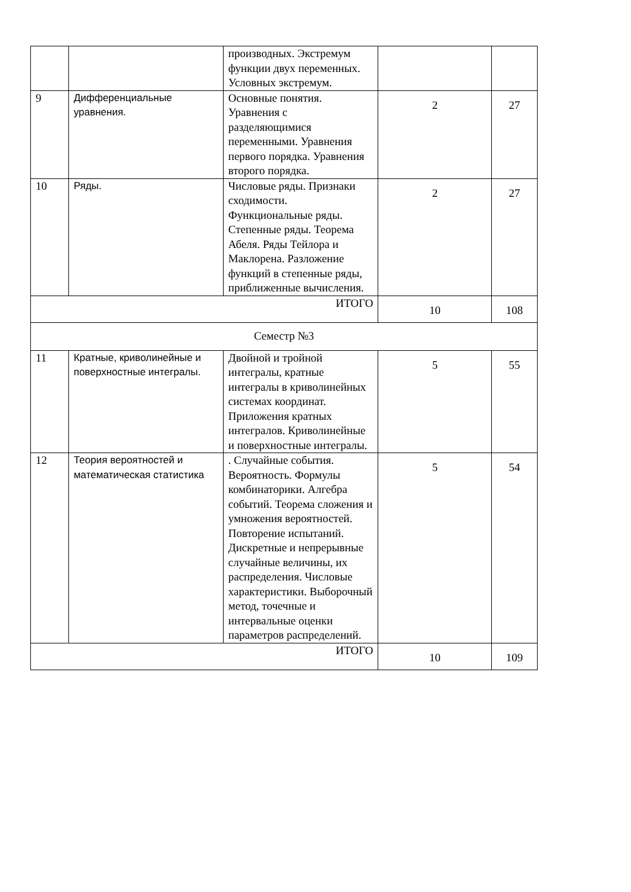| | | производных. Экстремум функции двух переменных. Условных экстремум. | | |
| 9 | Дифференциальные уравнения. | Основные понятия. Уравнения с разделяющимися переменными. Уравнения первого порядка. Уравнения второго порядка. | 2 | 27 |
| 10 | Ряды. | Числовые ряды. Признаки сходимости. Функциональные ряды. Степенные ряды. Теорема Абеля. Ряды Тейлора и Маклорена. Разложение функций в степенные ряды, приближенные вычисления. | 2 | 27 |
| ИТОГО | | | 10 | 108 |
| Семестр №3 | | | | |
| 11 | Кратные, криволинейные и поверхностные интегралы. | Двойной и тройной интегралы, кратные интегралы в криволинейных системах координат. Приложения кратных интегралов. Криволинейные и поверхностные интегралы. | 5 | 55 |
| 12 | Теория вероятностей и математическая статистика | . Случайные события. Вероятность. Формулы комбинаторики. Алгебра событий. Теорема сложения и умножения вероятностей. Повторение испытаний. Дискретные и непрерывные случайные величины, их распределения. Числовые характеристики. Выборочный метод, точечные и интервальные оценки параметров распределений. | 5 | 54 |
| ИТОГО | | | 10 | 109 |